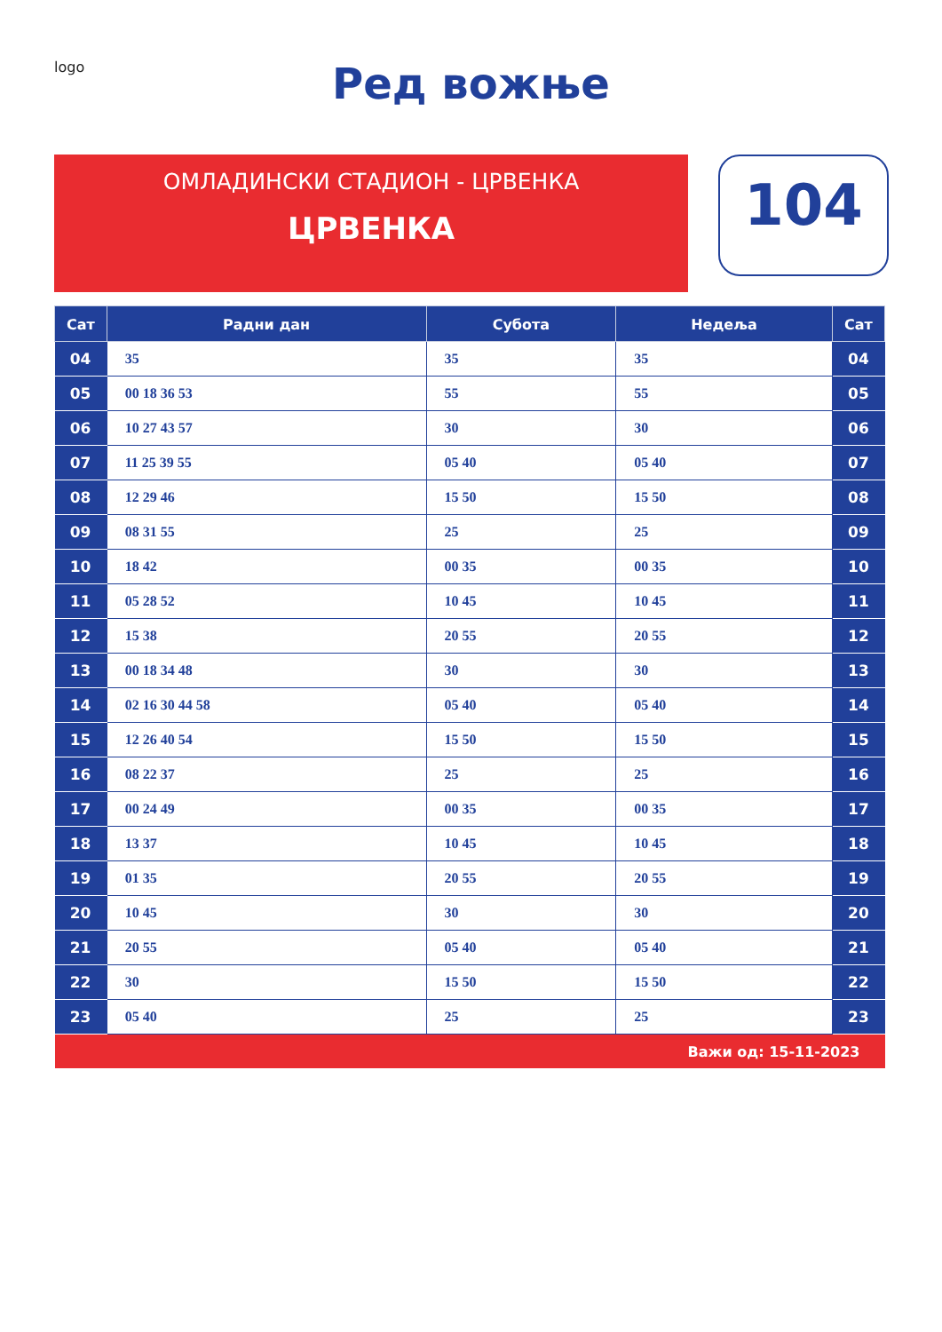logo
Ред вожње
ОМЛАДИНСКИ СТАДИОН - ЦРВЕНКА
ЦРВЕНКА
104
| Сат | Радни дан | Субота | Недеља | Сат |
| --- | --- | --- | --- | --- |
| 04 | 35 | 35 | 35 | 04 |
| 05 | 00 18 36 53 | 55 | 55 | 05 |
| 06 | 10 27 43 57 | 30 | 30 | 06 |
| 07 | 11 25 39 55 | 05 40 | 05 40 | 07 |
| 08 | 12 29 46 | 15 50 | 15 50 | 08 |
| 09 | 08 31 55 | 25 | 25 | 09 |
| 10 | 18 42 | 00 35 | 00 35 | 10 |
| 11 | 05 28 52 | 10 45 | 10 45 | 11 |
| 12 | 15 38 | 20 55 | 20 55 | 12 |
| 13 | 00 18 34 48 | 30 | 30 | 13 |
| 14 | 02 16 30 44 58 | 05 40 | 05 40 | 14 |
| 15 | 12 26 40 54 | 15 50 | 15 50 | 15 |
| 16 | 08 22 37 | 25 | 25 | 16 |
| 17 | 00 24 49 | 00 35 | 00 35 | 17 |
| 18 | 13 37 | 10 45 | 10 45 | 18 |
| 19 | 01 35 | 20 55 | 20 55 | 19 |
| 20 | 10 45 | 30 | 30 | 20 |
| 21 | 20 55 | 05 40 | 05 40 | 21 |
| 22 | 30 | 15 50 | 15 50 | 22 |
| 23 | 05 40 | 25 | 25 | 23 |
| Важи од: 15-11-2023 | | | | |